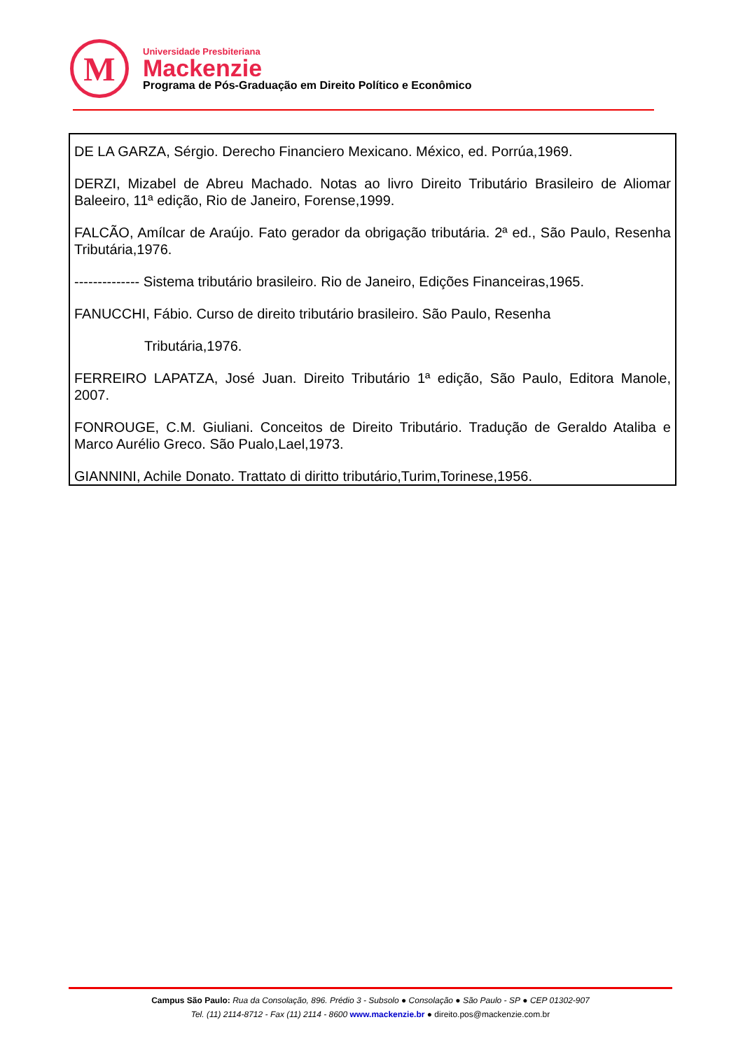M
Universidade Presbiteriana
Mackenzie
Programa de Pós-Graduação em Direito Político e Econômico
DE LA GARZA, Sérgio. Derecho Financiero Mexicano. México, ed. Porrúa,1969.
DERZI, Mizabel de Abreu Machado. Notas ao livro Direito Tributário Brasileiro de Aliomar Baleeiro, 11ª edição, Rio de Janeiro, Forense,1999.
FALCÃO, Amílcar de Araújo. Fato gerador da obrigação tributária. 2ª ed., São Paulo, Resenha Tributária,1976.
-------------- Sistema tributário brasileiro. Rio de Janeiro, Edições Financeiras,1965.
FANUCCHI, Fábio. Curso de direito tributário brasileiro. São Paulo, Resenha
Tributária,1976.
FERREIRO LAPATZA, José Juan. Direito Tributário 1ª edição, São Paulo, Editora Manole, 2007.
FONROUGE, C.M. Giuliani. Conceitos de Direito Tributário. Tradução de Geraldo Ataliba e Marco Aurélio Greco. São Pualo,Lael,1973.
GIANNINI, Achile Donato. Trattato di diritto tributário,Turim,Torinese,1956.
Campus São Paulo: Rua da Consolação, 896. Prédio 3 - Subsolo ● Consolação ● São Paulo - SP ● CEP 01302-907
Tel. (11) 2114-8712 - Fax (11) 2114 - 8600 www.mackenzie.br ● direito.pos@mackenzie.com.br